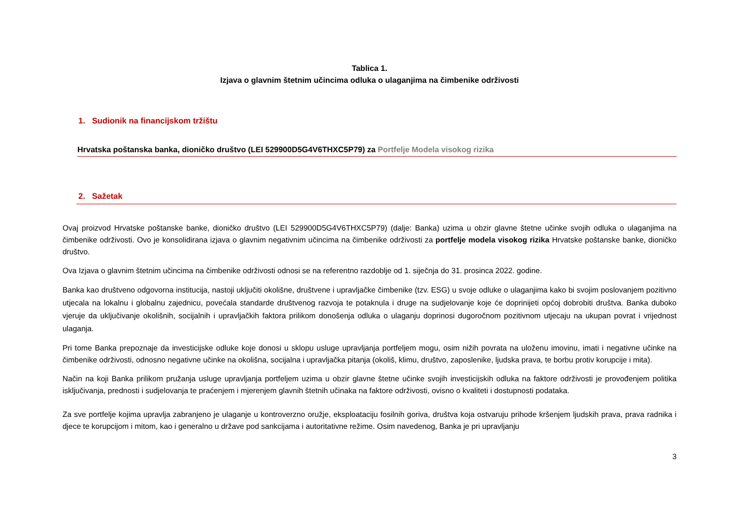Tablica 1.
Izjava o glavnim štetnim učincima odluka o ulaganjima na čimbenike održivosti
1. Sudionik na financijskom tržištu
Hrvatska poštanska banka, dioničko društvo (LEI 529900D5G4V6THXC5P79) za Portfelje Modela visokog rizika
2. Sažetak
Ovaj proizvod Hrvatske poštanske banke, dioničko društvo (LEI 529900D5G4V6THXC5P79) (dalje: Banka) uzima u obzir glavne štetne učinke svojih odluka o ulaganjima na čimbenike održivosti. Ovo je konsolidirana izjava o glavnim negativnim učincima na čimbenike održivosti za portfelje modela visokog rizika Hrvatske poštanske banke, dioničko društvo.
Ova Izjava o glavnim štetnim učincima na čimbenike održivosti odnosi se na referentno razdoblje od 1. siječnja do 31. prosinca 2022. godine.
Banka kao društveno odgovorna institucija, nastoji uključiti okolišne, društvene i upravljačke čimbenike (tzv. ESG) u svoje odluke o ulaganjima kako bi svojim poslovanjem pozitivno utjecala na lokalnu i globalnu zajednicu, povećala standarde društvenog razvoja te potaknula i druge na sudjelovanje koje će doprinijeti općoj dobrobiti društva. Banka duboko vjeruje da uključivanje okolišnih, socijalnih i upravljačkih faktora prilikom donošenja odluka o ulaganju doprinosi dugoročnom pozitivnom utjecaju na ukupan povrat i vrijednost ulaganja.
Pri tome Banka prepoznaje da investicijske odluke koje donosi u sklopu usluge upravljanja portfeljem mogu, osim nižih povrata na uloženu imovinu, imati i negativne učinke na čimbenike održivosti, odnosno negativne učinke na okolišna, socijalna i upravljačka pitanja (okoliš, klimu, društvo, zaposlenike, ljudska prava, te borbu protiv korupcije i mita).
Način na koji Banka prilikom pružanja usluge upravljanja portfeljem uzima u obzir glavne štetne učinke svojih investicijskih odluka na faktore održivosti je provođenjem politika isključivanja, prednosti i sudjelovanja te praćenjem i mjerenjem glavnih štetnih učinaka na faktore održivosti, ovisno o kvaliteti i dostupnosti podataka.
Za sve portfelje kojima upravlja zabranjeno je ulaganje u kontroverzno oružje, eksploataciju fosilnih goriva, društva koja ostvaruju prihode kršenjem ljudskih prava, prava radnika i djece te korupcijom i mitom, kao i generalno u države pod sankcijama i autoritativne režime. Osim navedenog, Banka je pri upravljanju
3